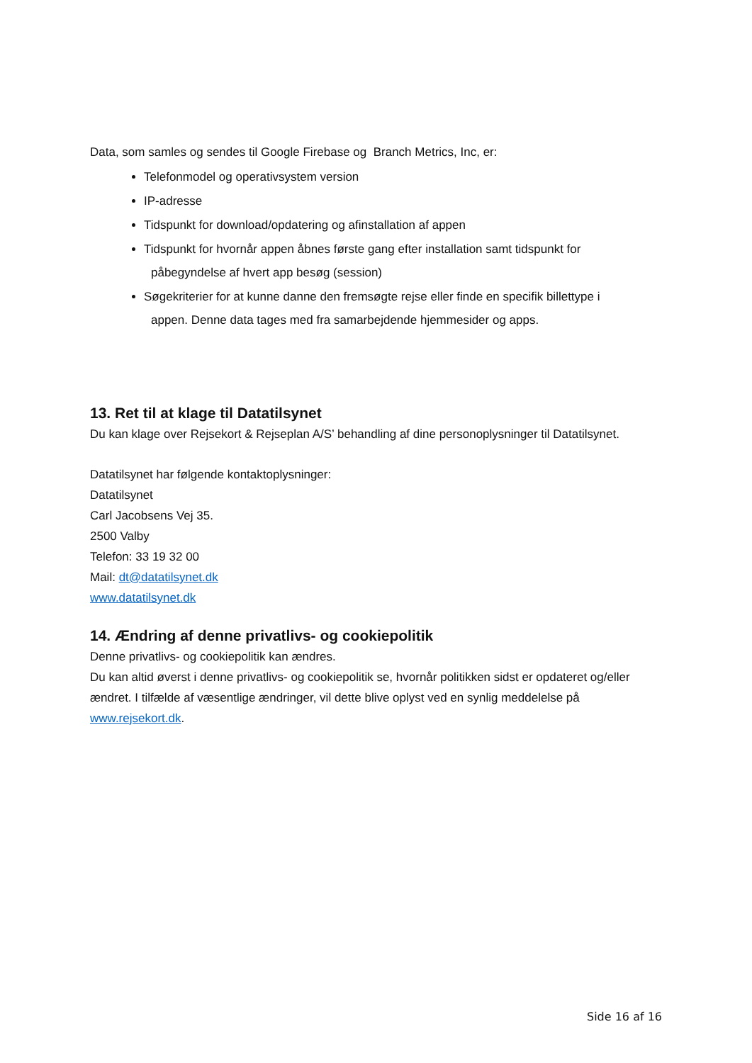Data, som samles og sendes til Google Firebase og Branch Metrics, Inc, er:
Telefonmodel og operativsystem version
IP-adresse
Tidspunkt for download/opdatering og afinstallation af appen
Tidspunkt for hvornår appen åbnes første gang efter installation samt tidspunkt for
påbegyndelse af hvert app besøg (session)
Søgekriterier for at kunne danne den fremsøgte rejse eller finde en specifik billettype i
appen. Denne data tages med fra samarbejdende hjemmesider og apps.
13. Ret til at klage til Datatilsynet
Du kan klage over Rejsekort & Rejseplan A/S’ behandling af dine personoplysninger til Datatilsynet.
Datatilsynet har følgende kontaktoplysninger:
Datatilsynet
Carl Jacobsens Vej 35.
2500 Valby
Telefon: 33 19 32 00
Mail: dt@datatilsynet.dk
www.datatilsynet.dk
14. Ændring af denne privatlivs- og cookiepolitik
Denne privatlivs- og cookiepolitik kan ændres.
Du kan altid øverst i denne privatlivs- og cookiepolitik se, hvornår politikken sidst er opdateret og/eller ændret. I tilfælde af væsentlige ændringer, vil dette blive oplyst ved en synlig meddelelse på www.rejsekort.dk.
Side 16 af 16